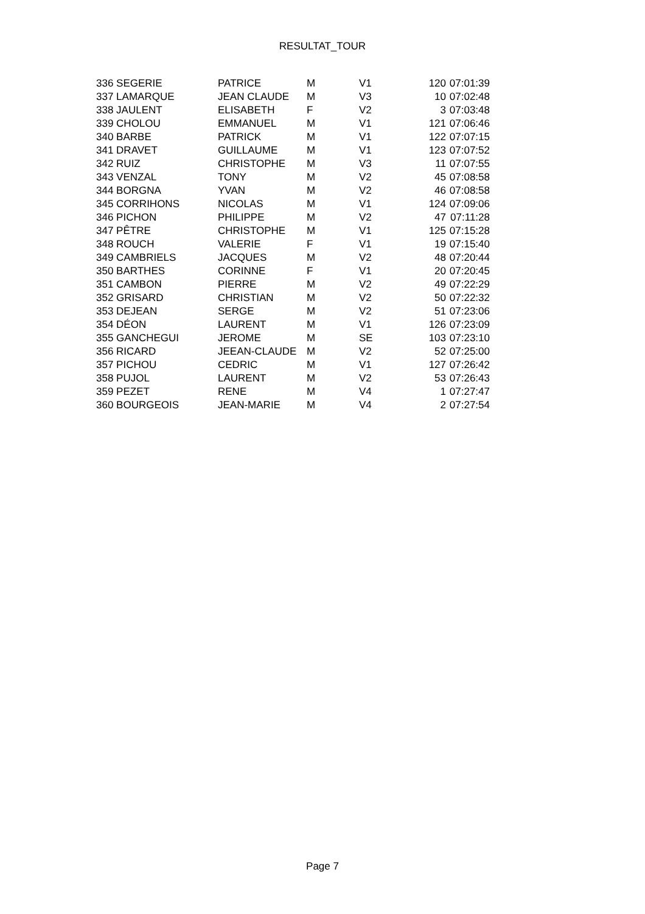RESULTAT_TOUR
| 336 SEGERIE | PATRICE | M | V1 | 120 | 07:01:39 |
| 337 LAMARQUE | JEAN CLAUDE | M | V3 | 10 | 07:02:48 |
| 338 JAULENT | ELISABETH | F | V2 | 3 | 07:03:48 |
| 339 CHOLOU | EMMANUEL | M | V1 | 121 | 07:06:46 |
| 340 BARBE | PATRICK | M | V1 | 122 | 07:07:15 |
| 341 DRAVET | GUILLAUME | M | V1 | 123 | 07:07:52 |
| 342 RUIZ | CHRISTOPHE | M | V3 | 11 | 07:07:55 |
| 343 VENZAL | TONY | M | V2 | 45 | 07:08:58 |
| 344 BORGNA | YVAN | M | V2 | 46 | 07:08:58 |
| 345 CORRIHONS | NICOLAS | M | V1 | 124 | 07:09:06 |
| 346 PICHON | PHILIPPE | M | V2 | 47 | 07:11:28 |
| 347 PÊTRE | CHRISTOPHE | M | V1 | 125 | 07:15:28 |
| 348 ROUCH | VALERIE | F | V1 | 19 | 07:15:40 |
| 349 CAMBRIELS | JACQUES | M | V2 | 48 | 07:20:44 |
| 350 BARTHES | CORINNE | F | V1 | 20 | 07:20:45 |
| 351 CAMBON | PIERRE | M | V2 | 49 | 07:22:29 |
| 352 GRISARD | CHRISTIAN | M | V2 | 50 | 07:22:32 |
| 353 DEJEAN | SERGE | M | V2 | 51 | 07:23:06 |
| 354 DÉON | LAURENT | M | V1 | 126 | 07:23:09 |
| 355 GANCHEGUI | JEROME | M | SE | 103 | 07:23:10 |
| 356 RICARD | JEEAN-CLAUDE | M | V2 | 52 | 07:25:00 |
| 357 PICHOU | CEDRIC | M | V1 | 127 | 07:26:42 |
| 358 PUJOL | LAURENT | M | V2 | 53 | 07:26:43 |
| 359 PEZET | RENE | M | V4 | 1 | 07:27:47 |
| 360 BOURGEOIS | JEAN-MARIE | M | V4 | 2 | 07:27:54 |
Page 7